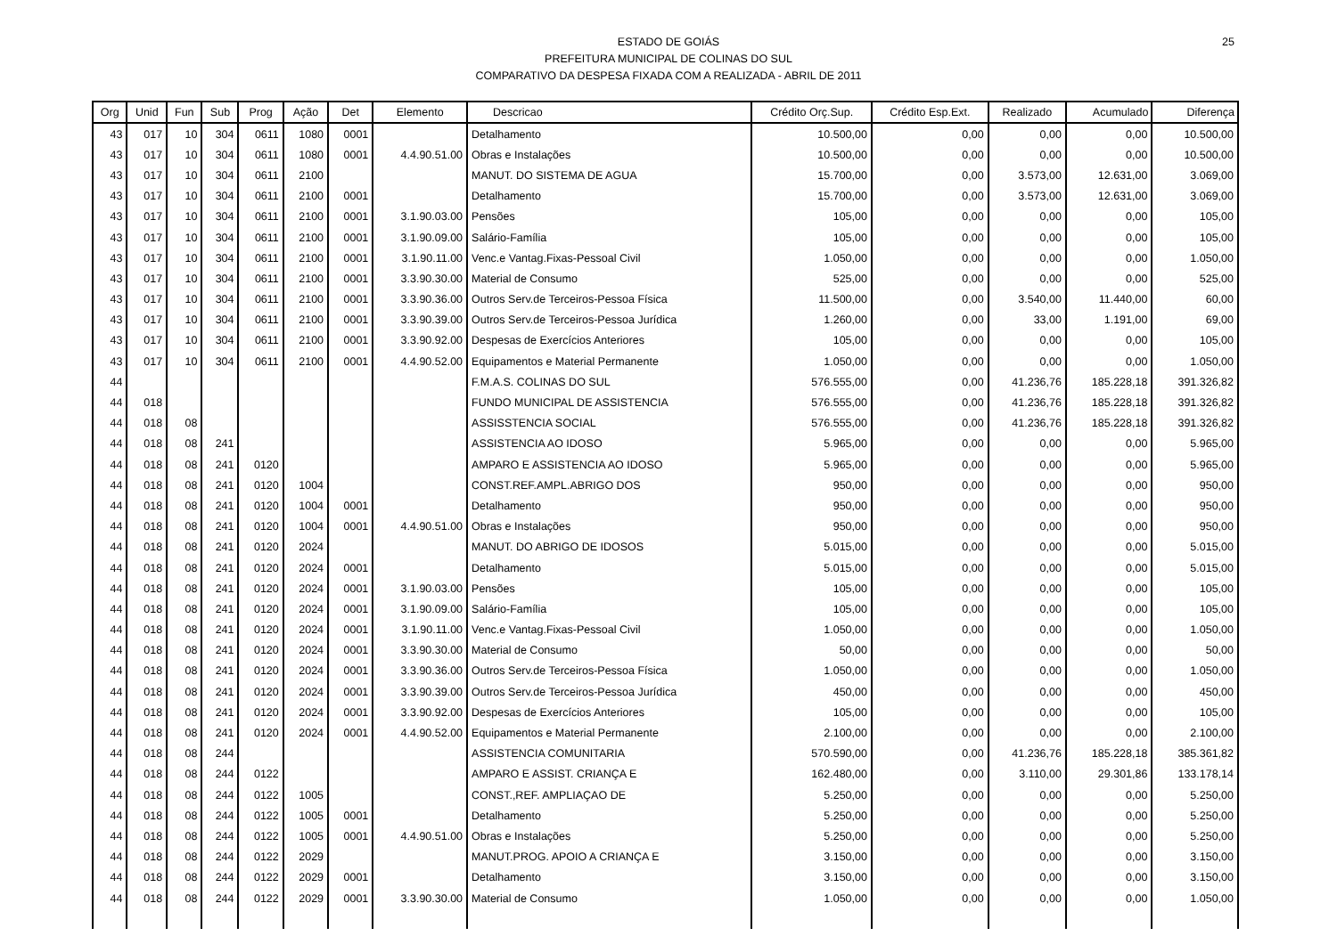ESTADO DE GOIÁS
PREFEITURA MUNICIPAL DE COLINAS DO SUL
COMPARATIVO DA DESPESA FIXADA COM A REALIZADA - ABRIL DE 2011
25
| Org | Unid | Fun | Sub | Prog | Ação | Det | Elemento | Descricao | Crédito Orç.Sup. | Crédito Esp.Ext. | Realizado | Acumulado | Diferença |
| --- | --- | --- | --- | --- | --- | --- | --- | --- | --- | --- | --- | --- | --- |
| 43 | 017 | 10 | 304 | 0611 | 1080 | 0001 | | Detalhamento | 10.500,00 | 0,00 | 0,00 | 0,00 | 10.500,00 |
| 43 | 017 | 10 | 304 | 0611 | 1080 | 0001 | 4.4.90.51.00 | Obras e Instalações | 10.500,00 | 0,00 | 0,00 | 0,00 | 10.500,00 |
| 43 | 017 | 10 | 304 | 0611 | 2100 | | | MANUT. DO SISTEMA DE AGUA | 15.700,00 | 0,00 | 3.573,00 | 12.631,00 | 3.069,00 |
| 43 | 017 | 10 | 304 | 0611 | 2100 | 0001 | | Detalhamento | 15.700,00 | 0,00 | 3.573,00 | 12.631,00 | 3.069,00 |
| 43 | 017 | 10 | 304 | 0611 | 2100 | 0001 | 3.1.90.03.00 | Pensões | 105,00 | 0,00 | 0,00 | 0,00 | 105,00 |
| 43 | 017 | 10 | 304 | 0611 | 2100 | 0001 | 3.1.90.09.00 | Salário-Família | 105,00 | 0,00 | 0,00 | 0,00 | 105,00 |
| 43 | 017 | 10 | 304 | 0611 | 2100 | 0001 | 3.1.90.11.00 | Venc.e Vantag.Fixas-Pessoal Civil | 1.050,00 | 0,00 | 0,00 | 0,00 | 1.050,00 |
| 43 | 017 | 10 | 304 | 0611 | 2100 | 0001 | 3.3.90.30.00 | Material de Consumo | 525,00 | 0,00 | 0,00 | 0,00 | 525,00 |
| 43 | 017 | 10 | 304 | 0611 | 2100 | 0001 | 3.3.90.36.00 | Outros Serv.de Terceiros-Pessoa Física | 11.500,00 | 0,00 | 3.540,00 | 11.440,00 | 60,00 |
| 43 | 017 | 10 | 304 | 0611 | 2100 | 0001 | 3.3.90.39.00 | Outros Serv.de Terceiros-Pessoa Jurídica | 1.260,00 | 0,00 | 33,00 | 1.191,00 | 69,00 |
| 43 | 017 | 10 | 304 | 0611 | 2100 | 0001 | 3.3.90.92.00 | Despesas de Exercícios Anteriores | 105,00 | 0,00 | 0,00 | 0,00 | 105,00 |
| 43 | 017 | 10 | 304 | 0611 | 2100 | 0001 | 4.4.90.52.00 | Equipamentos e Material Permanente | 1.050,00 | 0,00 | 0,00 | 0,00 | 1.050,00 |
| 44 | | | | | | | | F.M.A.S. COLINAS DO SUL | 576.555,00 | 0,00 | 41.236,76 | 185.228,18 | 391.326,82 |
| 44 | 018 | | | | | | | FUNDO MUNICIPAL DE ASSISTENCIA | 576.555,00 | 0,00 | 41.236,76 | 185.228,18 | 391.326,82 |
| 44 | 018 | 08 | | | | | | ASSISSTENCIA SOCIAL | 576.555,00 | 0,00 | 41.236,76 | 185.228,18 | 391.326,82 |
| 44 | 018 | 08 | 241 | | | | | ASSISTENCIA AO IDOSO | 5.965,00 | 0,00 | 0,00 | 0,00 | 5.965,00 |
| 44 | 018 | 08 | 241 | 0120 | | | | AMPARO E ASSISTENCIA AO IDOSO | 5.965,00 | 0,00 | 0,00 | 0,00 | 5.965,00 |
| 44 | 018 | 08 | 241 | 0120 | 1004 | | | CONST.REF.AMPL.ABRIGO DOS | 950,00 | 0,00 | 0,00 | 0,00 | 950,00 |
| 44 | 018 | 08 | 241 | 0120 | 1004 | 0001 | | Detalhamento | 950,00 | 0,00 | 0,00 | 0,00 | 950,00 |
| 44 | 018 | 08 | 241 | 0120 | 1004 | 0001 | 4.4.90.51.00 | Obras e Instalações | 950,00 | 0,00 | 0,00 | 0,00 | 950,00 |
| 44 | 018 | 08 | 241 | 0120 | 2024 | | | MANUT. DO ABRIGO DE IDOSOS | 5.015,00 | 0,00 | 0,00 | 0,00 | 5.015,00 |
| 44 | 018 | 08 | 241 | 0120 | 2024 | 0001 | | Detalhamento | 5.015,00 | 0,00 | 0,00 | 0,00 | 5.015,00 |
| 44 | 018 | 08 | 241 | 0120 | 2024 | 0001 | 3.1.90.03.00 | Pensões | 105,00 | 0,00 | 0,00 | 0,00 | 105,00 |
| 44 | 018 | 08 | 241 | 0120 | 2024 | 0001 | 3.1.90.09.00 | Salário-Família | 105,00 | 0,00 | 0,00 | 0,00 | 105,00 |
| 44 | 018 | 08 | 241 | 0120 | 2024 | 0001 | 3.1.90.11.00 | Venc.e Vantag.Fixas-Pessoal Civil | 1.050,00 | 0,00 | 0,00 | 0,00 | 1.050,00 |
| 44 | 018 | 08 | 241 | 0120 | 2024 | 0001 | 3.3.90.30.00 | Material de Consumo | 50,00 | 0,00 | 0,00 | 0,00 | 50,00 |
| 44 | 018 | 08 | 241 | 0120 | 2024 | 0001 | 3.3.90.36.00 | Outros Serv.de Terceiros-Pessoa Física | 1.050,00 | 0,00 | 0,00 | 0,00 | 1.050,00 |
| 44 | 018 | 08 | 241 | 0120 | 2024 | 0001 | 3.3.90.39.00 | Outros Serv.de Terceiros-Pessoa Jurídica | 450,00 | 0,00 | 0,00 | 0,00 | 450,00 |
| 44 | 018 | 08 | 241 | 0120 | 2024 | 0001 | 3.3.90.92.00 | Despesas de Exercícios Anteriores | 105,00 | 0,00 | 0,00 | 0,00 | 105,00 |
| 44 | 018 | 08 | 241 | 0120 | 2024 | 0001 | 4.4.90.52.00 | Equipamentos e Material Permanente | 2.100,00 | 0,00 | 0,00 | 0,00 | 2.100,00 |
| 44 | 018 | 08 | 244 | | | | | ASSISTENCIA COMUNITARIA | 570.590,00 | 0,00 | 41.236,76 | 185.228,18 | 385.361,82 |
| 44 | 018 | 08 | 244 | 0122 | | | | AMPARO E ASSIST. CRIANÇA E | 162.480,00 | 0,00 | 3.110,00 | 29.301,86 | 133.178,14 |
| 44 | 018 | 08 | 244 | 0122 | 1005 | | | CONST.,REF. AMPLIAÇAO DE | 5.250,00 | 0,00 | 0,00 | 0,00 | 5.250,00 |
| 44 | 018 | 08 | 244 | 0122 | 1005 | 0001 | | Detalhamento | 5.250,00 | 0,00 | 0,00 | 0,00 | 5.250,00 |
| 44 | 018 | 08 | 244 | 0122 | 1005 | 0001 | 4.4.90.51.00 | Obras e Instalações | 5.250,00 | 0,00 | 0,00 | 0,00 | 5.250,00 |
| 44 | 018 | 08 | 244 | 0122 | 2029 | | | MANUT.PROG. APOIO A CRIANÇA E | 3.150,00 | 0,00 | 0,00 | 0,00 | 3.150,00 |
| 44 | 018 | 08 | 244 | 0122 | 2029 | 0001 | | Detalhamento | 3.150,00 | 0,00 | 0,00 | 0,00 | 3.150,00 |
| 44 | 018 | 08 | 244 | 0122 | 2029 | 0001 | 3.3.90.30.00 | Material de Consumo | 1.050,00 | 0,00 | 0,00 | 0,00 | 1.050,00 |